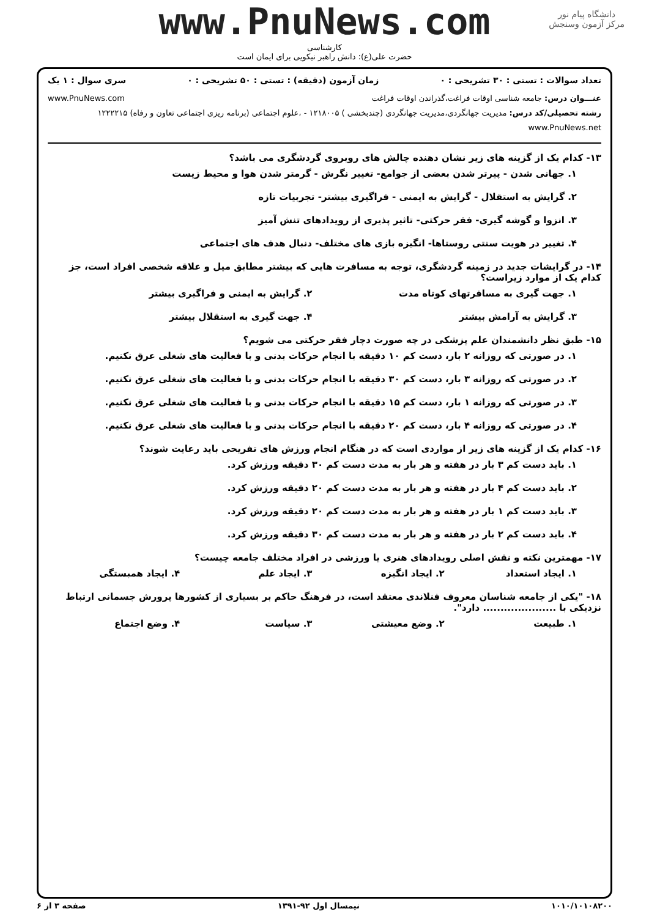دانشگاه پیام نور
مرکز آزمون وسنجش
www.PnuNews.com
کارشناسی
حضرت علی(ع): دانش راهبر نیکویی برای ایمان است
تعداد سوالات : تستی : ۳۰ تشریحی : ۰ زمان آزمون (دقیقه) : تستی : ۵۰ تشریحی : ۰ سری سوال : ۱ یک
عنـــوان درس: جامعه شناسی اوقات فراغت،گذراندن اوقات فراغت www.PnuNews.com
رشته تحصیلی/کد درس: مدیریت جهانگردی،مدیریت جهانگردی (چندبخشی ) ۱۲۱۸۰۰۵ - ،علوم اجتماعی (برنامه ریزی اجتماعی تعاون و رفاه) ۱۲۲۲۲۱۵ www.PnuNews.net
۱۳- کدام یک از گزینه های زیر نشان دهنده چالش های روبروی گردشگری می باشد؟
۱. جهانی شدن - پیرتر شدن بعضی از جوامع- تغییر نگرش - گرمتر شدن هوا و محیط زیست
۲. گرایش به استقلال - گرایش به ایمنی - فراگیری بیشتر- تجربیات تازه
۳. انزوا و گوشه گیری- فقر حرکتی- تاثیر پذیری از رویدادهای تنش آمیز
۴. تغییر در هویت سنتی روستاها- انگیزه بازی های مختلف- دنبال هدف های اجتماعی
۱۴- در گرایشات جدید در زمینه گردشگری، توجه به مسافرت هایی که بیشتر مطابق میل و علاقه شخصی افراد است، جز کدام یک از موارد زیراست؟
۱. جهت گیری به مسافرتهای کوتاه مدت
۲. گرایش به ایمنی و فراگیری بیشتر
۳. گرایش به آرامش بیشتر ۴. جهت گیری به استقلال بیشتر
۱۵- طبق نظر دانشمندان علم پزشکی در چه صورت دچار فقر حرکتی می شویم؟
۱. در صورتی که روزانه ۲ بار، دست کم ۱۰ دقیقه با انجام حرکات بدنی و با فعالیت های شغلی عرق نکنیم.
۲. در صورتی که روزانه ۳ بار، دست کم ۳۰ دقیقه با انجام حرکات بدنی و با فعالیت های شغلی عرق نکنیم.
۳. در صورتی که روزانه ۱ بار، دست کم ۱۵ دقیقه با انجام حرکات بدنی و با فعالیت های شغلی عرق نکنیم.
۴. در صورتی که روزانه ۴ بار، دست کم ۲۰ دقیقه با انجام حرکات بدنی و با فعالیت های شغلی عرق نکنیم.
۱۶- کدام یک از گزینه های زیر از مواردی است که در هنگام انجام ورزش های تفریحی باید رعایت شوند؟
۱. باید دست کم ۳ بار در هفته و هر بار به مدت دست کم ۳۰ دقیقه ورزش کرد.
۲. باید دست کم ۴ بار در هفته و هر بار به مدت دست کم ۲۰ دقیقه ورزش کرد.
۳. باید دست کم ۱ بار در هفته و هر بار به مدت دست کم ۲۰ دقیقه ورزش کرد.
۴. باید دست کم ۲ بار در هفته و هر بار به مدت دست کم ۳۰ دقیقه ورزش کرد.
۱۷- مهمترین نکته و نقش اصلی رویدادهای هنری یا ورزشی در افراد مختلف جامعه چیست؟
۱. ایجاد استعداد ۲. ایجاد انگیزه ۳. ایجاد علم ۴. ایجاد همبستگی
۱۸- "یکی از جامعه شناسان معروف فنلاندی معتقد است، در فرهنگ حاکم بر بسیاری از کشورها پرورش جسمانی ارتباط نزدیکی با ..................... دارد".
۱. طبیعت ۲. وضع معیشتی ۳. سیاست ۴. وضع اجتماع
۱۰۱۰/۱۰۱۰۸۲۰۰ نیمسال اول ۹۲-۱۳۹۱ صفحه ۳ از ۶